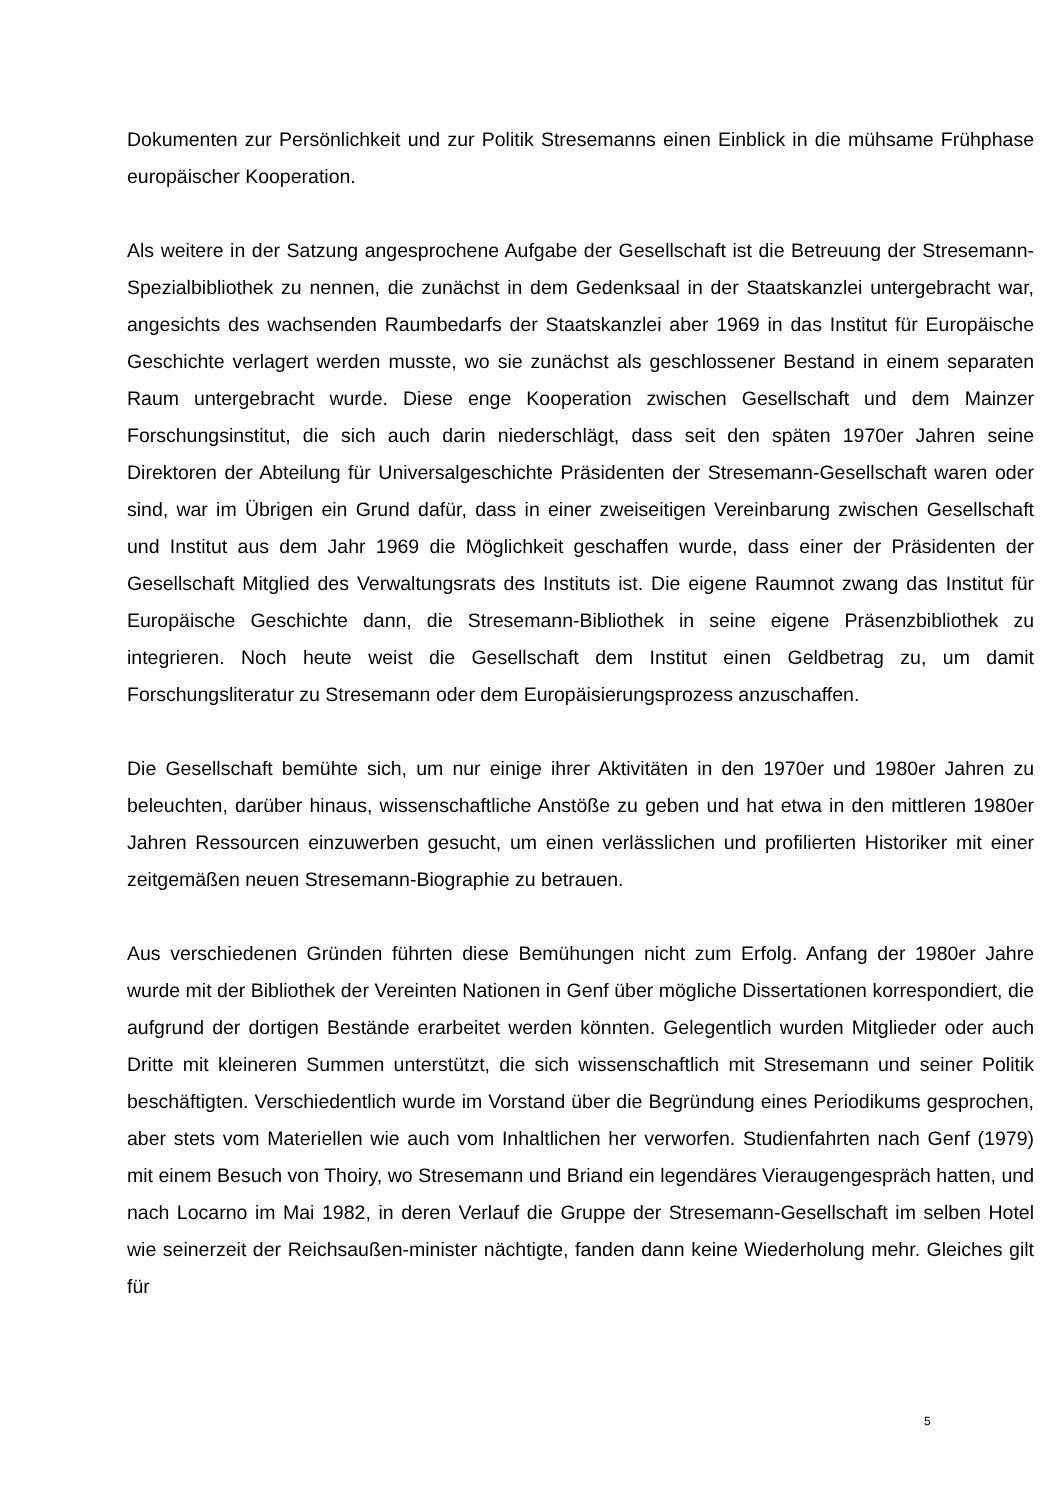Dokumenten zur Persönlichkeit und zur Politik Stresemanns einen Einblick in die mühsame Frühphase europäischer Kooperation.
Als weitere in der Satzung angesprochene Aufgabe der Gesellschaft ist die Betreuung der Stresemann-Spezialbibliothek zu nennen, die zunächst in dem Gedenksaal in der Staatskanzlei untergebracht war, angesichts des wachsenden Raumbedarfs der Staatskanzlei aber 1969 in das Institut für Europäische Geschichte verlagert werden musste, wo sie zunächst als geschlossener Bestand in einem separaten Raum untergebracht wurde. Diese enge Kooperation zwischen Gesellschaft und dem Mainzer Forschungsinstitut, die sich auch darin niederschlägt, dass seit den späten 1970er Jahren seine Direktoren der Abteilung für Universalgeschichte Präsidenten der Stresemann-Gesellschaft waren oder sind, war im Übrigen ein Grund dafür, dass in einer zweiseitigen Vereinbarung zwischen Gesellschaft und Institut aus dem Jahr 1969 die Möglichkeit geschaffen wurde, dass einer der Präsidenten der Gesellschaft Mitglied des Verwaltungsrats des Instituts ist. Die eigene Raumnot zwang das Institut für Europäische Geschichte dann, die Stresemann-Bibliothek in seine eigene Präsenzbibliothek zu integrieren. Noch heute weist die Gesellschaft dem Institut einen Geldbetrag zu, um damit Forschungsliteratur zu Stresemann oder dem Europäisierungsprozess anzuschaffen.
Die Gesellschaft bemühte sich, um nur einige ihrer Aktivitäten in den 1970er und 1980er Jahren zu beleuchten, darüber hinaus, wissenschaftliche Anstöße zu geben und hat etwa in den mittleren 1980er Jahren Ressourcen einzuwerben gesucht, um einen verlässlichen und profilierten Historiker mit einer zeitgemäßen neuen Stresemann-Biographie zu betrauen.
Aus verschiedenen Gründen führten diese Bemühungen nicht zum Erfolg. Anfang der 1980er Jahre wurde mit der Bibliothek der Vereinten Nationen in Genf über mögliche Dissertationen korrespondiert, die aufgrund der dortigen Bestände erarbeitet werden könnten. Gelegentlich wurden Mitglieder oder auch Dritte mit kleineren Summen unterstützt, die sich wissenschaftlich mit Stresemann und seiner Politik beschäftigten. Verschiedentlich wurde im Vorstand über die Begründung eines Periodikums gesprochen, aber stets vom Materiellen wie auch vom Inhaltlichen her verworfen. Studienfahrten nach Genf (1979) mit einem Besuch von Thoiry, wo Stresemann und Briand ein legendäres Vieraugengespräch hatten, und nach Locarno im Mai 1982, in deren Verlauf die Gruppe der Stresemann-Gesellschaft im selben Hotel wie seinerzeit der Reichsaußen-minister nächtigte, fanden dann keine Wiederholung mehr. Gleiches gilt für
5